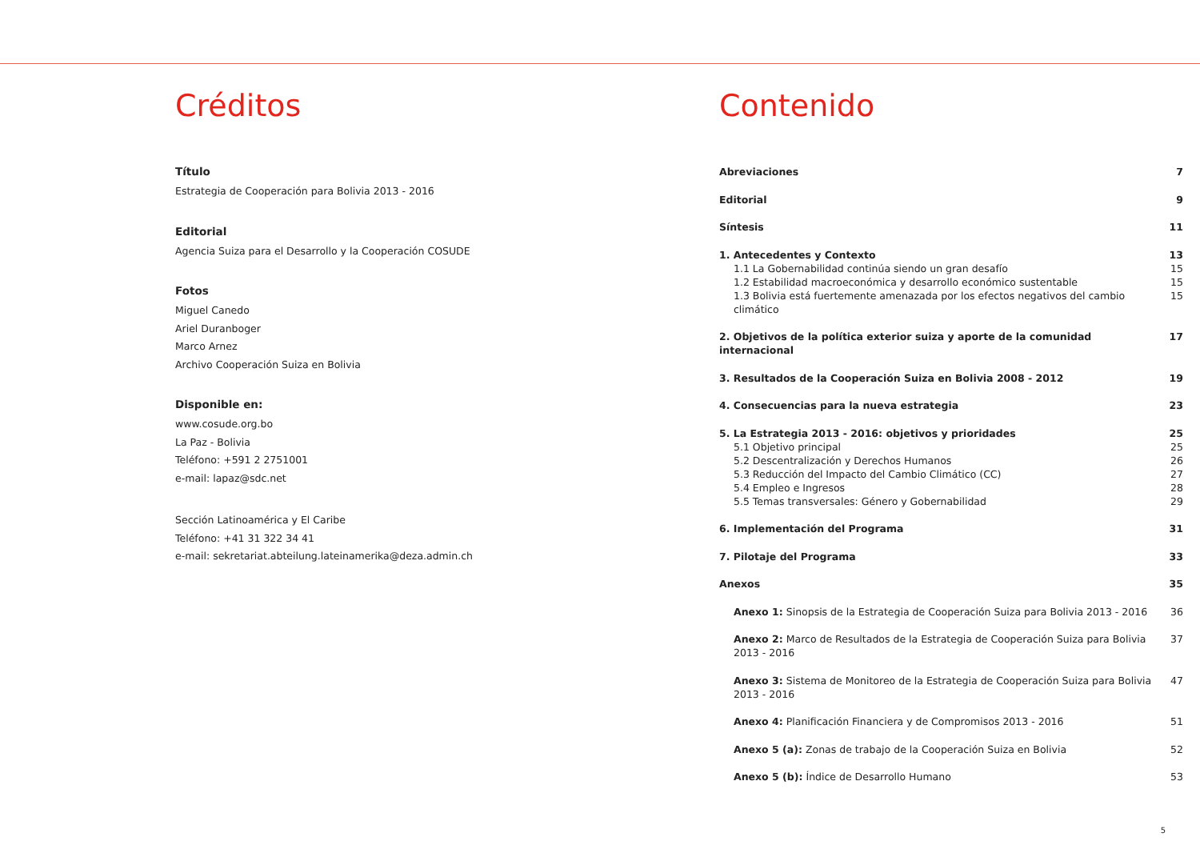Créditos
Título
Estrategia de Cooperación para Bolivia 2013 - 2016
Editorial
Agencia Suiza para el Desarrollo y la Cooperación COSUDE
Fotos
Miguel Canedo
Ariel Duranboger
Marco Arnez
Archivo Cooperación Suiza en Bolivia
Disponible en:
www.cosude.org.bo
La Paz - Bolivia
Teléfono: +591 2 2751001
e-mail: lapaz@sdc.net
Sección Latinoamérica y El Caribe
Teléfono: +41 31 322 34 41
e-mail: sekretariat.abteilung.lateinamerika@deza.admin.ch
Contenido
Abreviaciones 7
Editorial 9
Síntesis 11
1. Antecedentes y Contexto 13
1.1 La Gobernabilidad continúa siendo un gran desafío 15
1.2 Estabilidad macroeconómica y desarrollo económico sustentable 15
1.3 Bolivia está fuertemente amenazada por los efectos negativos del cambio climático 15
2. Objetivos de la política exterior suiza y aporte de la comunidad internacional 17
3. Resultados de la Cooperación Suiza en Bolivia 2008 - 2012 19
4. Consecuencias para la nueva estrategia 23
5. La Estrategia 2013 - 2016: objetivos y prioridades 25
5.1 Objetivo principal 25
5.2 Descentralización y Derechos Humanos 26
5.3 Reducción del Impacto del Cambio Climático (CC) 27
5.4 Empleo e Ingresos 28
5.5 Temas transversales: Género y Gobernabilidad 29
6. Implementación del Programa 31
7. Pilotaje del Programa 33
Anexos 35
Anexo 1: Sinopsis de la Estrategia de Cooperación Suiza para Bolivia 2013 - 2016 36
Anexo 2: Marco de Resultados de la Estrategia de Cooperación Suiza para Bolivia 2013 - 2016 37
Anexo 3: Sistema de Monitoreo de la Estrategia de Cooperación Suiza para Bolivia 2013 - 2016 47
Anexo 4: Planificación Financiera y de Compromisos 2013 - 2016 51
Anexo 5 (a): Zonas de trabajo de la Cooperación Suiza en Bolivia 52
Anexo 5 (b): Índice de Desarrollo Humano 53
5